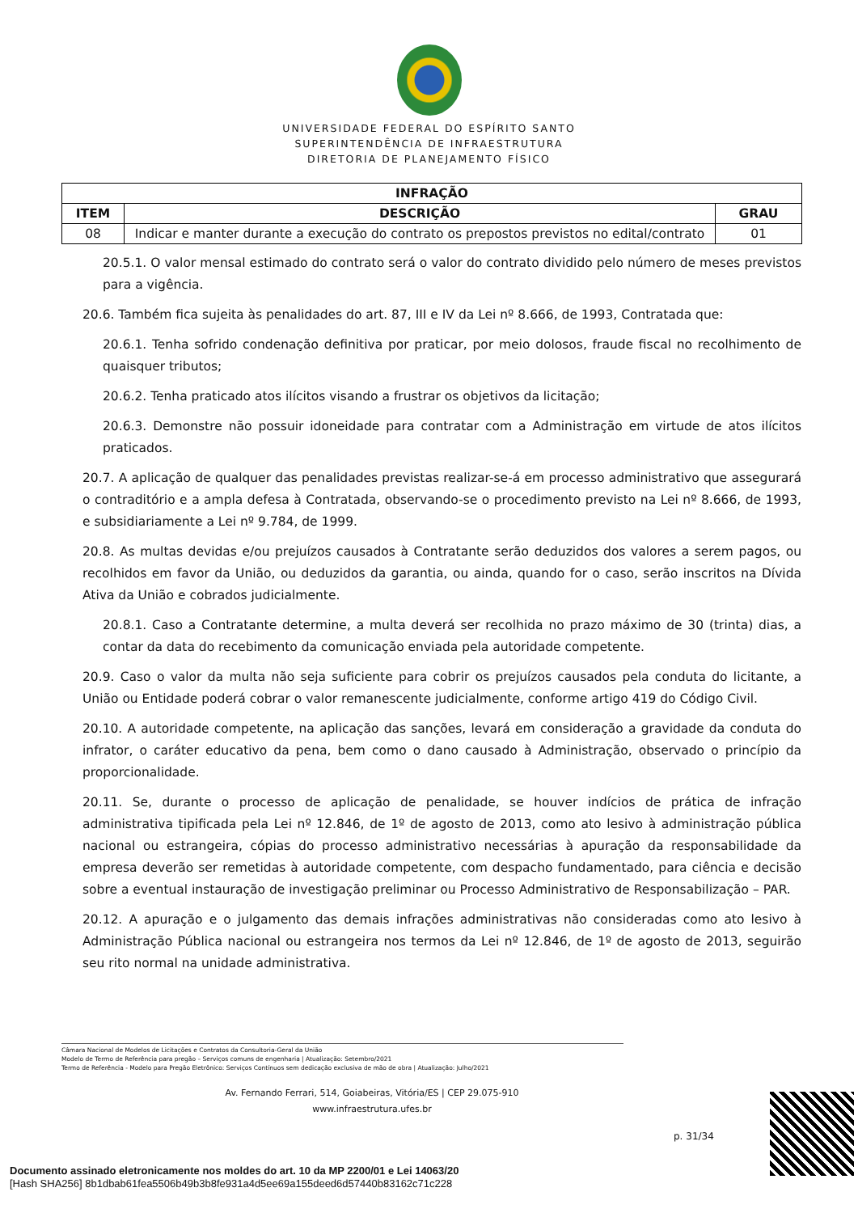UNIVERSIDADE FEDERAL DO ESPÍRITO SANTO
SUPERINTENDÊNCIA DE INFRAESTRUTURA
DIRETORIA DE PLANEJAMENTO FÍSICO
| INFRAÇÃO | | |
| --- | --- | --- |
| ITEM | DESCRIÇÃO | GRAU |
| 08 | Indicar e manter durante a execução do contrato os prepostos previstos no edital/contrato | 01 |
20.5.1. O valor mensal estimado do contrato será o valor do contrato dividido pelo número de meses previstos para a vigência.
20.6. Também fica sujeita às penalidades do art. 87, III e IV da Lei nº 8.666, de 1993, Contratada que:
20.6.1. Tenha sofrido condenação definitiva por praticar, por meio dolosos, fraude fiscal no recolhimento de quaisquer tributos;
20.6.2. Tenha praticado atos ilícitos visando a frustrar os objetivos da licitação;
20.6.3. Demonstre não possuir idoneidade para contratar com a Administração em virtude de atos ilícitos praticados.
20.7. A aplicação de qualquer das penalidades previstas realizar-se-á em processo administrativo que assegurará o contraditório e a ampla defesa à Contratada, observando-se o procedimento previsto na Lei nº 8.666, de 1993, e subsidiariamente a Lei nº 9.784, de 1999.
20.8. As multas devidas e/ou prejuízos causados à Contratante serão deduzidos dos valores a serem pagos, ou recolhidos em favor da União, ou deduzidos da garantia, ou ainda, quando for o caso, serão inscritos na Dívida Ativa da União e cobrados judicialmente.
20.8.1. Caso a Contratante determine, a multa deverá ser recolhida no prazo máximo de 30 (trinta) dias, a contar da data do recebimento da comunicação enviada pela autoridade competente.
20.9. Caso o valor da multa não seja suficiente para cobrir os prejuízos causados pela conduta do licitante, a União ou Entidade poderá cobrar o valor remanescente judicialmente, conforme artigo 419 do Código Civil.
20.10. A autoridade competente, na aplicação das sanções, levará em consideração a gravidade da conduta do infrator, o caráter educativo da pena, bem como o dano causado à Administração, observado o princípio da proporcionalidade.
20.11. Se, durante o processo de aplicação de penalidade, se houver indícios de prática de infração administrativa tipificada pela Lei nº 12.846, de 1º de agosto de 2013, como ato lesivo à administração pública nacional ou estrangeira, cópias do processo administrativo necessárias à apuração da responsabilidade da empresa deverão ser remetidas à autoridade competente, com despacho fundamentado, para ciência e decisão sobre a eventual instauração de investigação preliminar ou Processo Administrativo de Responsabilização – PAR.
20.12. A apuração e o julgamento das demais infrações administrativas não consideradas como ato lesivo à Administração Pública nacional ou estrangeira nos termos da Lei nº 12.846, de 1º de agosto de 2013, seguirão seu rito normal na unidade administrativa.
Câmara Nacional de Modelos de Licitações e Contratos da Consultoria-Geral da União
Modelo de Termo de Referência para pregão – Serviços comuns de engenharia | Atualização: Setembro/2021
Termo de Referência - Modelo para Pregão Eletrônico: Serviços Contínuos sem dedicação exclusiva de mão de obra | Atualização: Julho/2021
Av. Fernando Ferrari, 514, Goiabeiras, Vitória/ES | CEP 29.075-910
www.infraestrutura.ufes.br
p. 31/34
Documento assinado eletronicamente nos moldes do art. 10 da MP 2200/01 e Lei 14063/20
[Hash SHA256] 8b1dbab61fea5506b49b3b8fe931a4d5ee69a155deed6d57440b83162c71c228